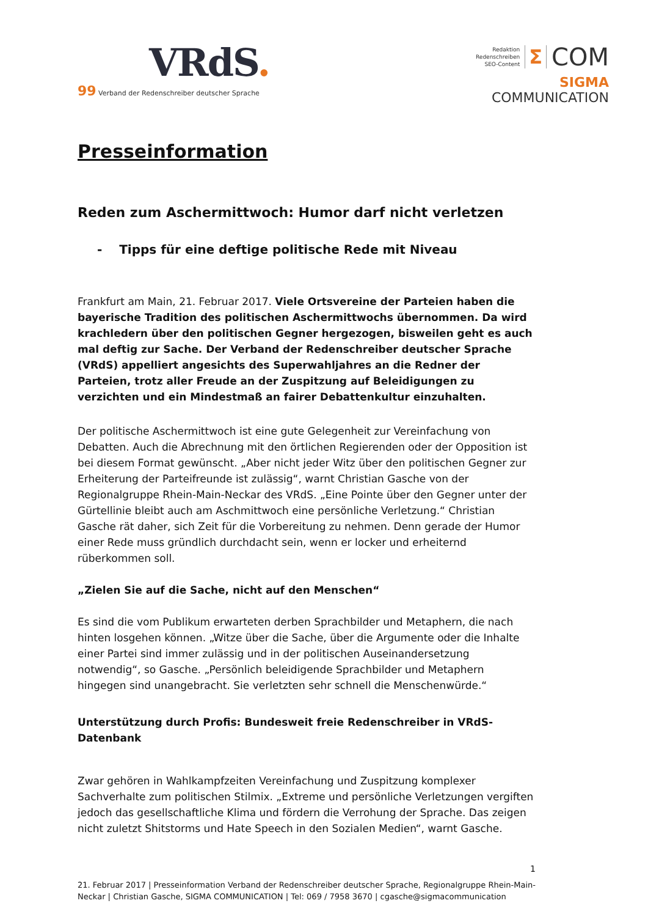VRdS.
99 Verband der Redenschreiber deutscher Sprache
Redaktion
Redenschreiben
SEO-Content
Σ COM
SIGMA COMMUNICATION
Presseinformation
Reden zum Aschermittwoch: Humor darf nicht verletzen
- Tipps für eine deftige politische Rede mit Niveau
Frankfurt am Main, 21. Februar 2017. Viele Ortsvereine der Parteien haben die bayerische Tradition des politischen Aschermittwochs übernommen. Da wird krachledern über den politischen Gegner hergezogen, bisweilen geht es auch mal deftig zur Sache. Der Verband der Redenschreiber deutscher Sprache (VRdS) appelliert angesichts des Superwahljahres an die Redner der Parteien, trotz aller Freude an der Zuspitzung auf Beleidigungen zu verzichten und ein Mindestmaß an fairer Debattenkultur einzuhalten.
Der politische Aschermittwoch ist eine gute Gelegenheit zur Vereinfachung von Debatten. Auch die Abrechnung mit den örtlichen Regierenden oder der Opposition ist bei diesem Format gewünscht. „Aber nicht jeder Witz über den politischen Gegner zur Erheiterung der Parteifreunde ist zulässig“, warnt Christian Gasche von der Regionalgruppe Rhein-Main-Neckar des VRdS. „Eine Pointe über den Gegner unter der Gürtellinie bleibt auch am Aschmittwoch eine persönliche Verletzung.“ Christian Gasche rät daher, sich Zeit für die Vorbereitung zu nehmen. Denn gerade der Humor einer Rede muss gründlich durchdacht sein, wenn er locker und erheiternd rüberkommen soll.
„Zielen Sie auf die Sache, nicht auf den Menschen“
Es sind die vom Publikum erwarteten derben Sprachbilder und Metaphern, die nach hinten losgehen können. „Witze über die Sache, über die Argumente oder die Inhalte einer Partei sind immer zulässig und in der politischen Auseinandersetzung notwendig“, so Gasche. „Persönlich beleidigende Sprachbilder und Metaphern hingegen sind unangebracht. Sie verletzten sehr schnell die Menschenwürde.“
Unterstützung durch Profis: Bundesweit freie Redenschreiber in VRdS-Datenbank
Zwar gehören in Wahlkampfzeiten Vereinfachung und Zuspitzung komplexer Sachverhalte zum politischen Stilmix. „Extreme und persönliche Verletzungen vergiften jedoch das gesellschaftliche Klima und fördern die Verrohung der Sprache. Das zeigen nicht zuletzt Shitstorms und Hate Speech in den Sozialen Medien“, warnt Gasche.
1
21. Februar 2017 | Presseinformation Verband der Redenschreiber deutscher Sprache, Regionalgruppe Rhein-Main-Neckar | Christian Gasche, SIGMA COMMUNICATION | Tel: 069 / 7958 3670 | cgasche@sigmacommunication